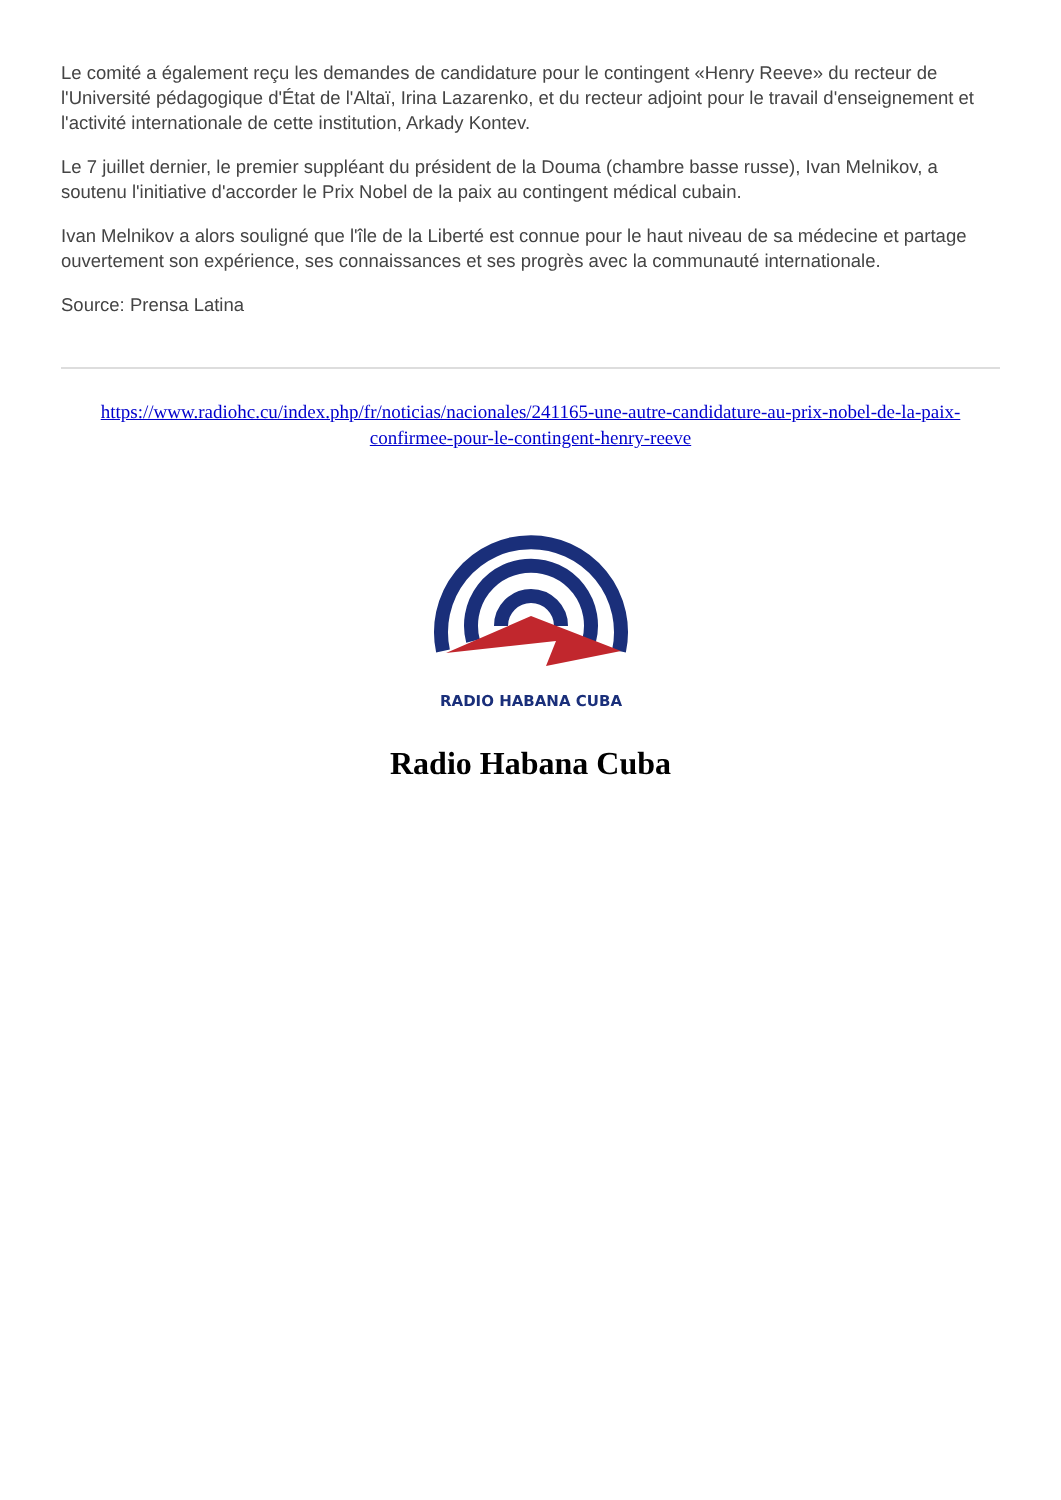Le comité a également reçu les demandes de candidature pour le contingent «Henry Reeve» du recteur de l'Université pédagogique d'État de l'Altaï, Irina Lazarenko, et du recteur adjoint pour le travail d'enseignement et l'activité internationale de cette institution, Arkady Kontev.
Le 7 juillet dernier, le premier suppléant du président de la Douma (chambre basse russe), Ivan Melnikov, a soutenu l'initiative d'accorder le Prix Nobel de la paix au contingent médical cubain.
Ivan Melnikov a alors souligné que l'île de la Liberté est connue pour le haut niveau de sa médecine et partage ouvertement son expérience, ses connaissances et ses progrès avec la communauté internationale.
Source: Prensa Latina
https://www.radiohc.cu/index.php/fr/noticias/nacionales/241165-une-autre-candidature-au-prix-nobel-de-la-paix-confirmee-pour-le-contingent-henry-reeve
RADIO HABANA CUBA
Radio Habana Cuba